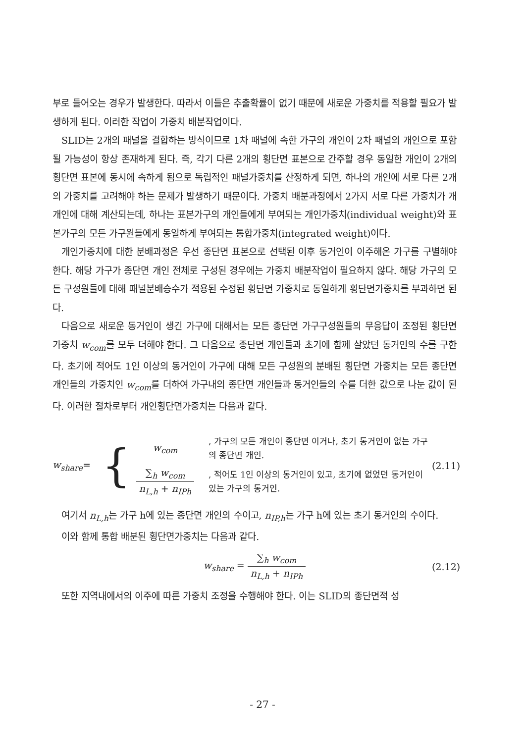부로 들어오는 경우가 발생한다. 따라서 이들은 추출확률이 없기 때문에 새로운 가중치를 적용할 필요가 발생하게 된다. 이러한 작업이 가중치 배분작업이다.
SLID는 2개의 패널을 결합하는 방식이므로 1차 패널에 속한 가구의 개인이 2차 패널의 개인으로 포함될 가능성이 항상 존재하게 된다. 즉, 각기 다른 2개의 횡단면 표본으로 간주할 경우 동일한 개인이 2개의 횡단면 표본에 동시에 속하게 됨으로 독립적인 패널가중치를 산정하게 되면, 하나의 개인에 서로 다른 2개의 가중치를 고려해야 하는 문제가 발생하기 때문이다. 가중치 배분과정에서 2가지 서로 다른 가중치가 개개인에 대해 계산되는데, 하나는 표본가구의 개인들에게 부여되는 개인가중치(individual weight)와 표본가구의 모든 가구원들에게 동일하게 부여되는 통합가중치(integrated weight)이다.
개인가중치에 대한 분배과정은 우선 종단면 표본으로 선택된 이후 동거인이 이주해온 가구를 구별해야 한다. 해당 가구가 종단면 개인 전체로 구성된 경우에는 가중치 배분작업이 필요하지 않다. 해당 가구의 모든 구성원들에 대해 패널분배승수가 적용된 수정된 횡단면 가중치로 동일하게 횡단면가중치를 부과하면 된다.
다음으로 새로운 동거인이 생긴 가구에 대해서는 모든 종단면 가구구성원들의 무응답이 조정된 횡단면 가중치 w<sub>com</sub>를 모두 더해야 한다. 그 다음으로 종단면 개인들과 초기에 함께 살았던 동거인의 수를 구한다. 초기에 적어도 1인 이상의 동거인이 가구에 대해 모든 구성원의 분배된 횡단면 가중치는 모든 종단면 개인들의 가중치인 w<sub>com</sub>를 더하여 가구내의 종단면 개인들과 동거인들의 수를 더한 값으로 나눈 값이 된다. 이러한 절차로부터 개인횡단면가중치는 다음과 같다.
w<sub>share</sub>=
{
w<sub>com</sub>
, 가구의 모든 개인이 종단면 이거나, 초기 동거인이 없는 가구의 종단면 개인.
∑<sub>h</sub> w<sub>com</sub> n<sub>L,h</sub> + n<sub>IPh</sub>
, 적어도 1인 이상의 동거인이 있고, 초기에 없었던 동거인이 있는 가구의 동거인.
(2.11)
여기서 n<sub>L,h</sub>는 가구 h에 있는 종단면 개인의 수이고, n<sub>IP,h</sub>는 가구 h에 있는 초기 동거인의 수이다.
이와 함께 통합 배분된 횡단면가중치는 다음과 같다.
w<sub>share</sub> = ∑<sub>h</sub> w<sub>com</sub> n<sub>L,h</sub> + n<sub>IPh</sub> (2.12)
또한 지역내에서의 이주에 따른 가중치 조정을 수행해야 한다. 이는 SLID의 종단면적 성
- 27 -